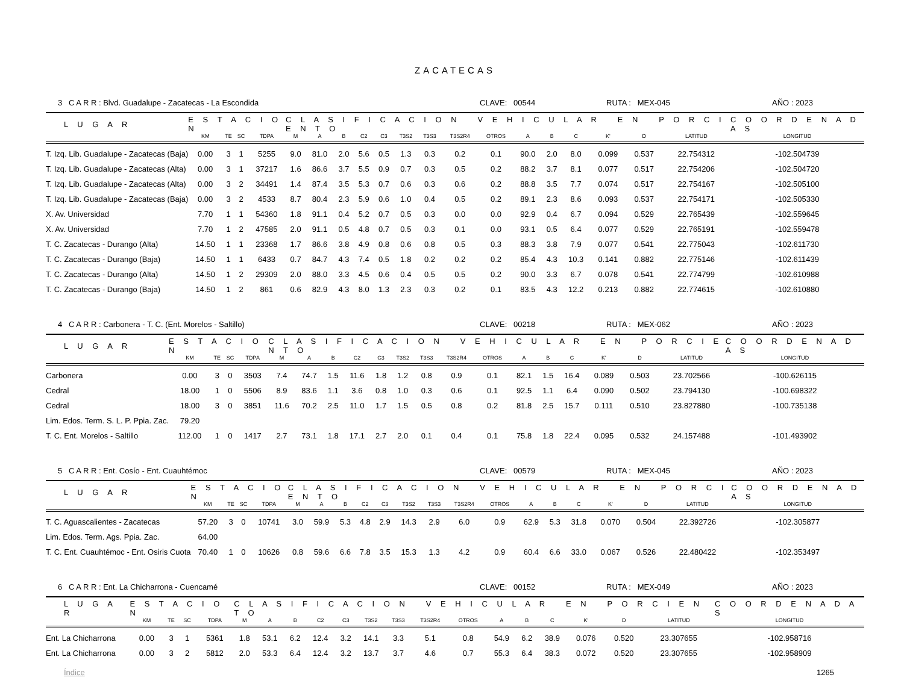ZACATECAS
3 C A R R : Blvd. Guadalupe - Zacatecas - La Escondida CLAVE: 00544 RUTA : MEX-045 AÑO : 2023
| L U G A R | E S T A C I O N | | | | C L A S I F I C A C I O N V E H I C U L A R E N P O R C I E N T O | | | | | | | | | | | | | | | C O O R D E N A D A S |
| --- | --- | --- | --- | --- | --- | --- | --- | --- | --- | --- | --- | --- | --- | --- | --- | --- | --- | --- | --- | --- |
| | KM | TE | SC | TDPA | M | A | B | C2 | C3 | T3S2 | T3S3 | T3S2R4 | OTROS | A | B | C | K' | D | LATITUD | LONGITUD |
| T. Izq. Lib. Guadalupe - Zacatecas (Baja) | 0.00 | 3 | 1 | 5255 | 9.0 | 81.0 | 2.0 | 5.6 | 0.5 | 1.3 | 0.3 | 0.2 | 0.1 | 90.0 | 2.0 | 8.0 | 0.099 | 0.537 | 22.754312 | -102.504739 |
| T. Izq. Lib. Guadalupe - Zacatecas (Alta) | 0.00 | 3 | 1 | 37217 | 1.6 | 86.6 | 3.7 | 5.5 | 0.9 | 0.7 | 0.3 | 0.5 | 0.2 | 88.2 | 3.7 | 8.1 | 0.077 | 0.517 | 22.754206 | -102.504720 |
| T. Izq. Lib. Guadalupe - Zacatecas (Alta) | 0.00 | 3 | 2 | 34491 | 1.4 | 87.4 | 3.5 | 5.3 | 0.7 | 0.6 | 0.3 | 0.6 | 0.2 | 88.8 | 3.5 | 7.7 | 0.074 | 0.517 | 22.754167 | -102.505100 |
| T. Izq. Lib. Guadalupe - Zacatecas (Baja) | 0.00 | 3 | 2 | 4533 | 8.7 | 80.4 | 2.3 | 5.9 | 0.6 | 1.0 | 0.4 | 0.5 | 0.2 | 89.1 | 2.3 | 8.6 | 0.093 | 0.537 | 22.754171 | -102.505330 |
| X. Av. Universidad | 7.70 | 1 | 1 | 54360 | 1.8 | 91.1 | 0.4 | 5.2 | 0.7 | 0.5 | 0.3 | 0.0 | 0.0 | 92.9 | 0.4 | 6.7 | 0.094 | 0.529 | 22.765439 | -102.559645 |
| X. Av. Universidad | 7.70 | 1 | 2 | 47585 | 2.0 | 91.1 | 0.5 | 4.8 | 0.7 | 0.5 | 0.3 | 0.1 | 0.0 | 93.1 | 0.5 | 6.4 | 0.077 | 0.529 | 22.765191 | -102.559478 |
| T. C. Zacatecas - Durango (Alta) | 14.50 | 1 | 1 | 23368 | 1.7 | 86.6 | 3.8 | 4.9 | 0.8 | 0.6 | 0.8 | 0.5 | 0.3 | 88.3 | 3.8 | 7.9 | 0.077 | 0.541 | 22.775043 | -102.611730 |
| T. C. Zacatecas - Durango (Baja) | 14.50 | 1 | 1 | 6433 | 0.7 | 84.7 | 4.3 | 7.4 | 0.5 | 1.8 | 0.2 | 0.2 | 0.2 | 85.4 | 4.3 | 10.3 | 0.141 | 0.882 | 22.775146 | -102.611439 |
| T. C. Zacatecas - Durango (Alta) | 14.50 | 1 | 2 | 29309 | 2.0 | 88.0 | 3.3 | 4.5 | 0.6 | 0.4 | 0.5 | 0.5 | 0.2 | 90.0 | 3.3 | 6.7 | 0.078 | 0.541 | 22.774799 | -102.610988 |
| T. C. Zacatecas - Durango (Baja) | 14.50 | 1 | 2 | 861 | 0.6 | 82.9 | 4.3 | 8.0 | 1.3 | 2.3 | 0.3 | 0.2 | 0.1 | 83.5 | 4.3 | 12.2 | 0.213 | 0.882 | 22.774615 | -102.610880 |
4 C A R R : Carbonera - T. C. (Ent. Morelos - Saltillo) CLAVE: 00218 RUTA : MEX-062 AÑO : 2023
| L U G A R | E S T A C I O N | | | | C L A S I F I C A C I O N V E H I C U L A R E N P O R C I E N T O | | | | | | | | | | | | | | | C O O R D E N A D A S |
| --- | --- | --- | --- | --- | --- | --- | --- | --- | --- | --- | --- | --- | --- | --- | --- | --- | --- | --- | --- | --- |
| | KM | TE | SC | TDPA | M | A | B | C2 | C3 | T3S2 | T3S3 | T3S2R4 | OTROS | A | B | C | K' | D | LATITUD | LONGITUD |
| Carbonera | 0.00 | 3 | 0 | 3503 | 7.4 | 74.7 | 1.5 | 11.6 | 1.8 | 1.2 | 0.8 | 0.9 | 0.1 | 82.1 | 1.5 | 16.4 | 0.089 | 0.503 | 23.702566 | -100.626115 |
| Cedral | 18.00 | 1 | 0 | 5506 | 8.9 | 83.6 | 1.1 | 3.6 | 0.8 | 1.0 | 0.3 | 0.6 | 0.1 | 92.5 | 1.1 | 6.4 | 0.090 | 0.502 | 23.794130 | -100.698322 |
| Cedral | 18.00 | 3 | 0 | 3851 | 11.6 | 70.2 | 2.5 | 11.0 | 1.7 | 1.5 | 0.5 | 0.8 | 0.2 | 81.8 | 2.5 | 15.7 | 0.111 | 0.510 | 23.827880 | -100.735138 |
| Lim. Edos. Term. S. L. P. Ppia. Zac. | 79.20 | | | | | | | | | | | | | | | | | | | |
| T. C. Ent. Morelos - Saltillo | 112.00 | 1 | 0 | 1417 | 2.7 | 73.1 | 1.8 | 17.1 | 2.7 | 2.0 | 0.1 | 0.4 | 0.1 | 75.8 | 1.8 | 22.4 | 0.095 | 0.532 | 24.157488 | -101.493902 |
5 C A R R : Ent. Cosío - Ent. Cuauhtémoc CLAVE: 00579 RUTA : MEX-045 AÑO : 2023
| L U G A R | E S T A C I O N | | | | C L A S I F I C A C I O N V E H I C U L A R E N P O R C I E N T O | | | | | | | | | | | | | | | C O O R D E N A D A S |
| --- | --- | --- | --- | --- | --- | --- | --- | --- | --- | --- | --- | --- | --- | --- | --- | --- | --- | --- | --- | --- |
| | KM | TE | SC | TDPA | M | A | B | C2 | C3 | T3S2 | T3S3 | T3S2R4 | OTROS | A | B | C | K' | D | LATITUD | LONGITUD |
| T. C. Aguascalientes - Zacatecas | 57.20 | 3 | 0 | 10741 | 3.0 | 59.9 | 5.3 | 4.8 | 2.9 | 14.3 | 2.9 | 6.0 | 0.9 | 62.9 | 5.3 | 31.8 | 0.070 | 0.504 | 22.392726 | -102.305877 |
| Lim. Edos. Term. Ags. Ppia. Zac. | 64.00 | | | | | | | | | | | | | | | | | | | |
| T. C. Ent. Cuauhtémoc - Ent. Osiris Cuota | 70.40 | 1 | 0 | 10626 | 0.8 | 59.6 | 6.6 | 7.8 | 3.5 | 15.3 | 1.3 | 4.2 | 0.9 | 60.4 | 6.6 | 33.0 | 0.067 | 0.526 | 22.480422 | -102.353497 |
6 C A R R : Ent. La Chicharrona - Cuencamé CLAVE: 00152 RUTA : MEX-049 AÑO : 2023
| L U G A R | E S T A C I O N | | | | C L A S I F I C A C I O N V E H I C U L A R E N P O R C I E N T O | | | | | | | | | | | | | | | C O O R D E N A D A S |
| --- | --- | --- | --- | --- | --- | --- | --- | --- | --- | --- | --- | --- | --- | --- | --- | --- | --- | --- | --- | --- |
| | KM | TE | SC | TDPA | M | A | B | C2 | C3 | T3S2 | T3S3 | T3S2R4 | OTROS | A | B | C | K' | D | LATITUD | LONGITUD |
| Ent. La Chicharrona | 0.00 | 3 | 1 | 5361 | 1.8 | 53.1 | 6.2 | 12.4 | 3.2 | 14.1 | 3.3 | 5.1 | 0.8 | 54.9 | 6.2 | 38.9 | 0.076 | 0.520 | 23.307655 | -102.958716 |
| Ent. La Chicharrona | 0.00 | 3 | 2 | 5812 | 2.0 | 53.3 | 6.4 | 12.4 | 3.2 | 13.7 | 3.7 | 4.6 | 0.7 | 55.3 | 6.4 | 38.3 | 0.072 | 0.520 | 23.307655 | -102.958909 |
Índice 1265